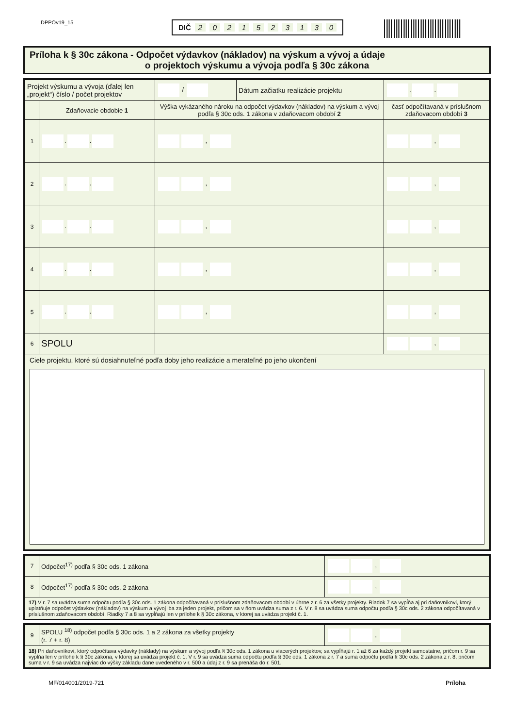DPPOv19_15
DIČ 2021523130
Príloha k § 30c zákona - Odpočet výdavkov (nákladov) na výskum a vývoj a údaje
o projektoch výskumu a vývoja podľa § 30c zákona
| Projekt výskumu a vývoja (ďalej len „projekt“) číslo / počet projektov | | / | Dátum začiatku realizácie projektu | . . |
| | Zdaňovacie obdobie 1 | Výška vykázaného nároku na odpočet výdavkov (nákladov) na výskum a vývoj podľa § 30c ods. 1 zákona v zdaňovacom období 2 | | časť odpočítavaná v príslušnom zdaňovacom období 3 |
| 1 | . . | , | | , |
| 2 | . . | , | | , |
| 3 | . . | , | | , |
| 4 | . . | , | | , |
| 5 | . . | , | | , |
| 6 | SPOLU | | | , |
Ciele projektu, ktoré sú dosiahnuteľné podľa doby jeho realizácie a merateľné po jeho ukončení
| 7 | Odpočet<sup>17)</sup> podľa § 30c ods. 1 zákona | , |
| 8 | Odpočet<sup>17)</sup> podľa § 30c ods. 2 zákona | , |
17) V r. 7 sa uvádza suma odpočtu podľa § 30c ods. 1 zákona odpočítavaná v príslušnom zdaňovacom období v úhrne z r. 6 za všetky projekty. Riadok 7 sa vypĺňa aj pri daňovníkovi, ktorý uplatňuje odpočet výdavkov (nákladov) na výskum a vývoj iba za jeden projekt, pričom sa v ňom uvádza suma z r. 6. V r. 8 sa uvádza suma odpočtu podľa § 30c ods. 2 zákona odpočítavaná v príslušnom zdaňovacom období. Riadky 7 a 8 sa vypĺňajú len v prílohe k § 30c zákona, v ktorej sa uvádza projekt č. 1.
| 9 | SPOLU <sup>18)</sup> odpočet podľa § 30c ods. 1 a 2 zákona za všetky projekty (r. 7 + r. 8) | , |
18) Pri daňovníkovi, ktorý odpočítava výdavky (náklady) na výskum a vývoj podľa § 30c ods. 1 zákona u viacerých projektov, sa vypĺňajú r. 1 až 6 za každý projekt samostatne, pričom r. 9 sa vypĺňa len v prílohe k § 30c zákona, v ktorej sa uvádza projekt č. 1. V r. 9 sa uvádza suma odpočtu podľa § 30c ods. 1 zákona z r. 7 a suma odpočtu podľa § 30c ods. 2 zákona z r. 8, pričom suma v r. 9 sa uvádza najviac do výšky základu dane uvedeného v r. 500 a údaj z r. 9 sa prenáša do r. 501.
MF/014001/2019-721 Príloha